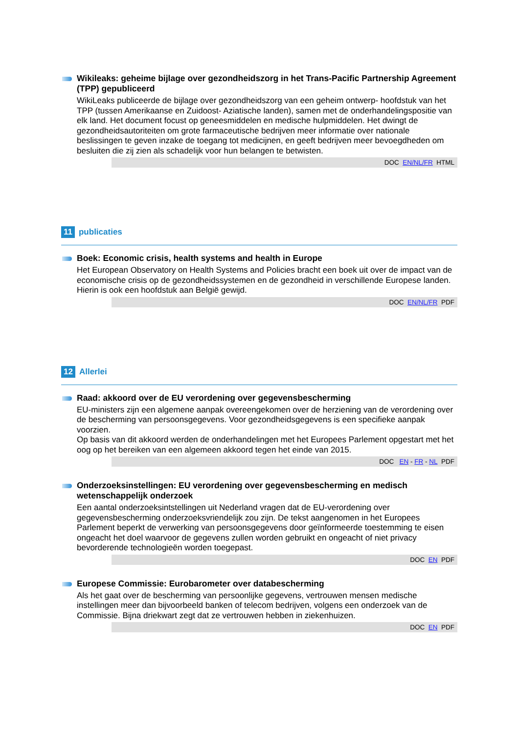Wikileaks: geheime bijlage over gezondheidszorg in het Trans-Pacific Partnership Agreement (TPP) gepubliceerd
WikiLeaks publiceerde de bijlage over gezondheidszorg van een geheim ontwerp- hoofdstuk van het TPP (tussen Amerikaanse en Zuidoost- Aziatische landen), samen met de onderhandelingspositie van elk land. Het document focust op geneesmiddelen en medische hulpmiddelen. Het dwingt de gezondheidsautoriteiten om grote farmaceutische bedrijven meer informatie over nationale beslissingen te geven inzake de toegang tot medicijnen, en geeft bedrijven meer bevoegdheden om besluiten die zij zien als schadelijk voor hun belangen te betwisten.
DOC EN/NL/FR HTML
11 publicaties
Boek: Economic crisis, health systems and health in Europe
Het European Observatory on Health Systems and Policies bracht een boek uit over de impact van de economische crisis op de gezondheidssystemen en de gezondheid in verschillende Europese landen. Hierin is ook een hoofdstuk aan België gewijd.
DOC EN/NL/FR PDF
12 Allerlei
Raad: akkoord over de EU verordening over gegevensbescherming
EU-ministers zijn een algemene aanpak overeengekomen over de herziening van de verordening over de bescherming van persoonsgegevens. Voor gezondheidsgegevens is een specifieke aanpak voorzien.
Op basis van dit akkoord werden de onderhandelingen met het Europees Parlement opgestart met het oog op het bereiken van een algemeen akkoord tegen het einde van 2015.
DOC EN - FR - NL PDF
Onderzoeksinstellingen: EU verordening over gegevensbescherming en medisch wetenschappelijk onderzoek
Een aantal onderzoeksintstellingen uit Nederland vragen dat de EU-verordening over gegevensbescherming onderzoeksvriendelijk zou zijn. De tekst aangenomen in het Europees Parlement beperkt de verwerking van persoonsgegevens door geïnformeerde toestemming te eisen ongeacht het doel waarvoor de gegevens zullen worden gebruikt en ongeacht of niet privacy bevorderende technologieën worden toegepast.
DOC EN PDF
Europese Commissie: Eurobarometer over databescherming
Als het gaat over de bescherming van persoonlijke gegevens, vertrouwen mensen medische instellingen meer dan bijvoorbeeld banken of telecom bedrijven, volgens een onderzoek van de Commissie. Bijna driekwart zegt dat ze vertrouwen hebben in ziekenhuizen.
DOC EN PDF